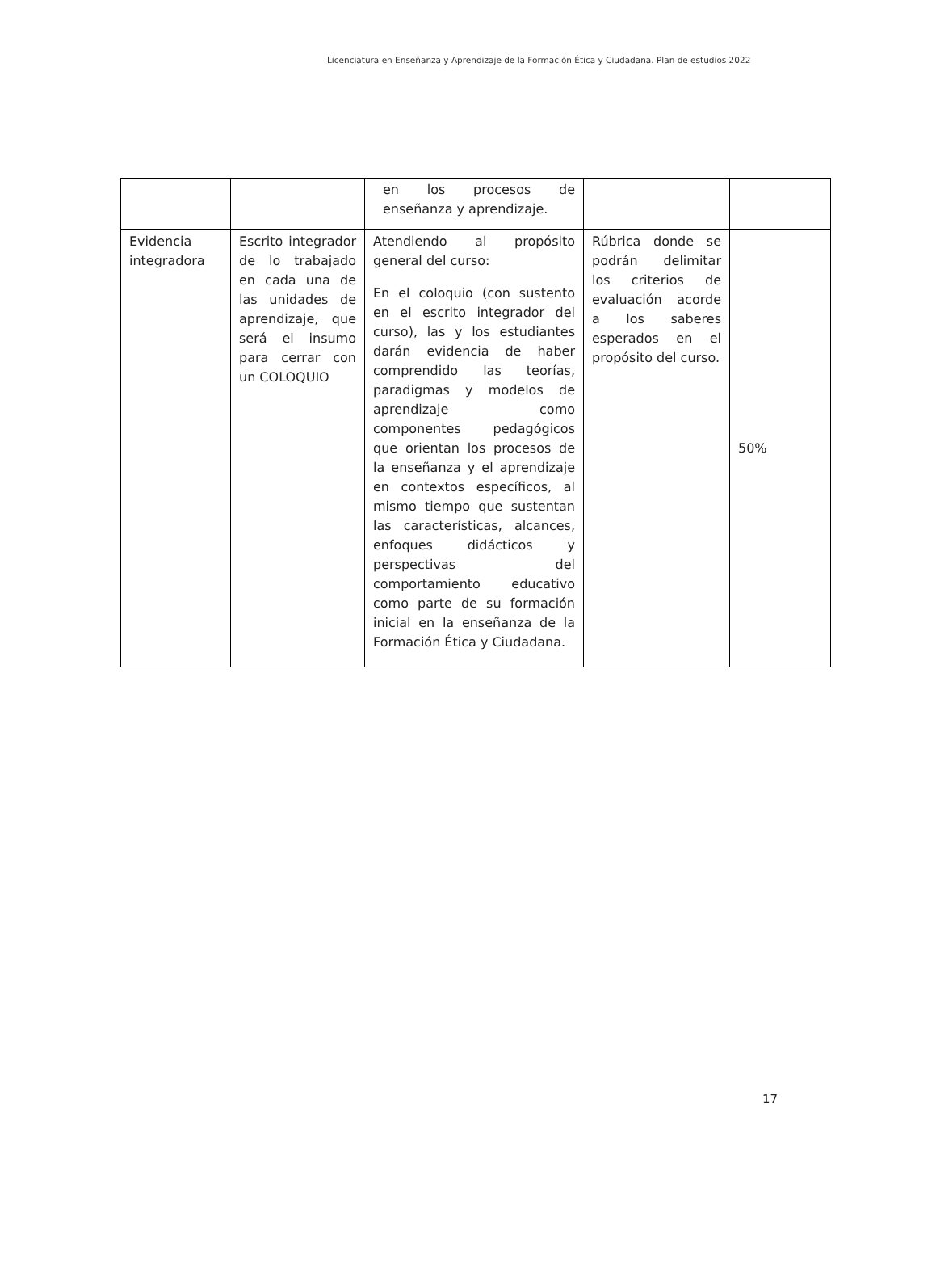Licenciatura en Enseñanza y Aprendizaje de la Formación Ética y Ciudadana. Plan de estudios 2022
| | | en los procesos de enseñanza y aprendizaje. | | |
| Evidencia integradora | Escrito integrador de lo trabajado en cada una de las unidades de aprendizaje, que será el insumo para cerrar con un COLOQUIO | Atendiendo al propósito general del curso: En el coloquio (con sustento en el escrito integrador del curso), las y los estudiantes darán evidencia de haber comprendido las teorías, paradigmas y modelos de aprendizaje como componentes pedagógicos que orientan los procesos de la enseñanza y el aprendizaje en contextos específicos, al mismo tiempo que sustentan las características, alcances, enfoques didácticos y perspectivas del comportamiento educativo como parte de su formación inicial en la enseñanza de la Formación Ética y Ciudadana. | Rúbrica donde se podrán delimitar los criterios de evaluación acorde a los saberes esperados en el propósito del curso. | 50% |
17